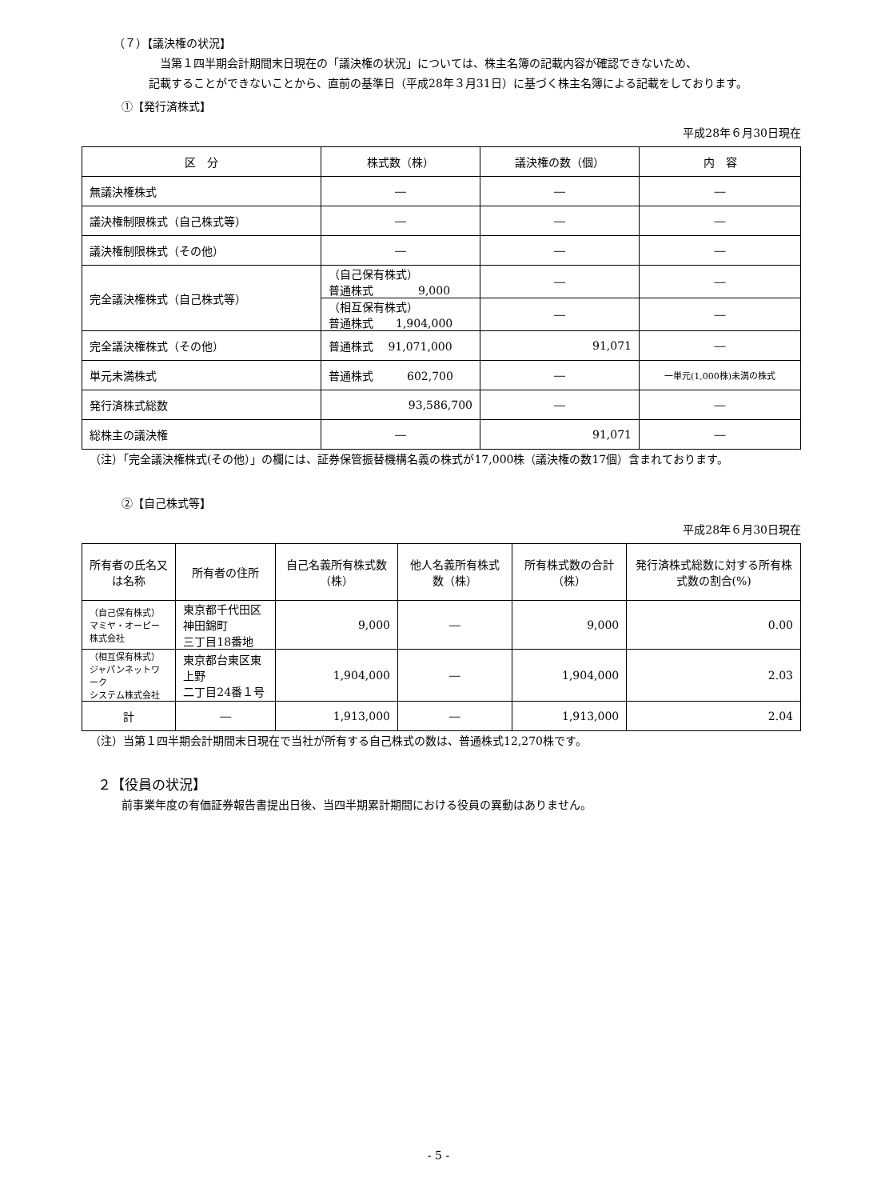（７）【議決権の状況】
当第１四半期会計期間末日現在の「議決権の状況」については、株主名簿の記載内容が確認できないため、
記載することができないことから、直前の基準日（平成28年３月31日）に基づく株主名簿による記載をしております。
①【発行済株式】
平成28年６月30日現在
| 区 分 | 株式数（株） | 議決権の数（個） | 内 容 |
| --- | --- | --- | --- |
| 無議決権株式 | ― | ― | ― |
| 議決権制限株式（自己株式等） | ― | ― | ― |
| 議決権制限株式（その他） | ― | ― | ― |
| 完全議決権株式（自己株式等） | （自己保有株式） 普通株式 9,000 | ― | ― |
| | （相互保有株式） 普通株式 1,904,000 | ― | ― |
| 完全議決権株式（その他） | 普通株式 91,071,000 | 91,071 | ― |
| 単元未満株式 | 普通株式 602,700 | ― | 一単元(1,000株)未満の株式 |
| 発行済株式総数 | 93,586,700 | ― | ― |
| 総株主の議決権 | ― | 91,071 | ― |
（注）「完全議決権株式(その他）」の欄には、証券保管振替機構名義の株式が17,000株（議決権の数17個）含まれております。
②【自己株式等】
平成28年６月30日現在
| 所有者の氏名又は名称 | 所有者の住所 | 自己名義所有株式数（株） | 他人名義所有株式数（株） | 所有株式数の合計（株） | 発行済株式総数に対する所有株式数の割合(%) |
| --- | --- | --- | --- | --- | --- |
| （自己保有株式） マミヤ・オーピー株式会社 | 東京都千代田区神田錦町 三丁目18番地 | 9,000 | ― | 9,000 | 0.00 |
| （相互保有株式） ジャパンネットワーク システム株式会社 | 東京都台東区東上野 二丁目24番１号 | 1,904,000 | ― | 1,904,000 | 2.03 |
| 計 | ― | 1,913,000 | ― | 1,913,000 | 2.04 |
（注）当第１四半期会計期間末日現在で当社が所有する自己株式の数は、普通株式12,270株です。
２【役員の状況】
前事業年度の有価証券報告書提出日後、当四半期累計期間における役員の異動はありません。
- 5 -